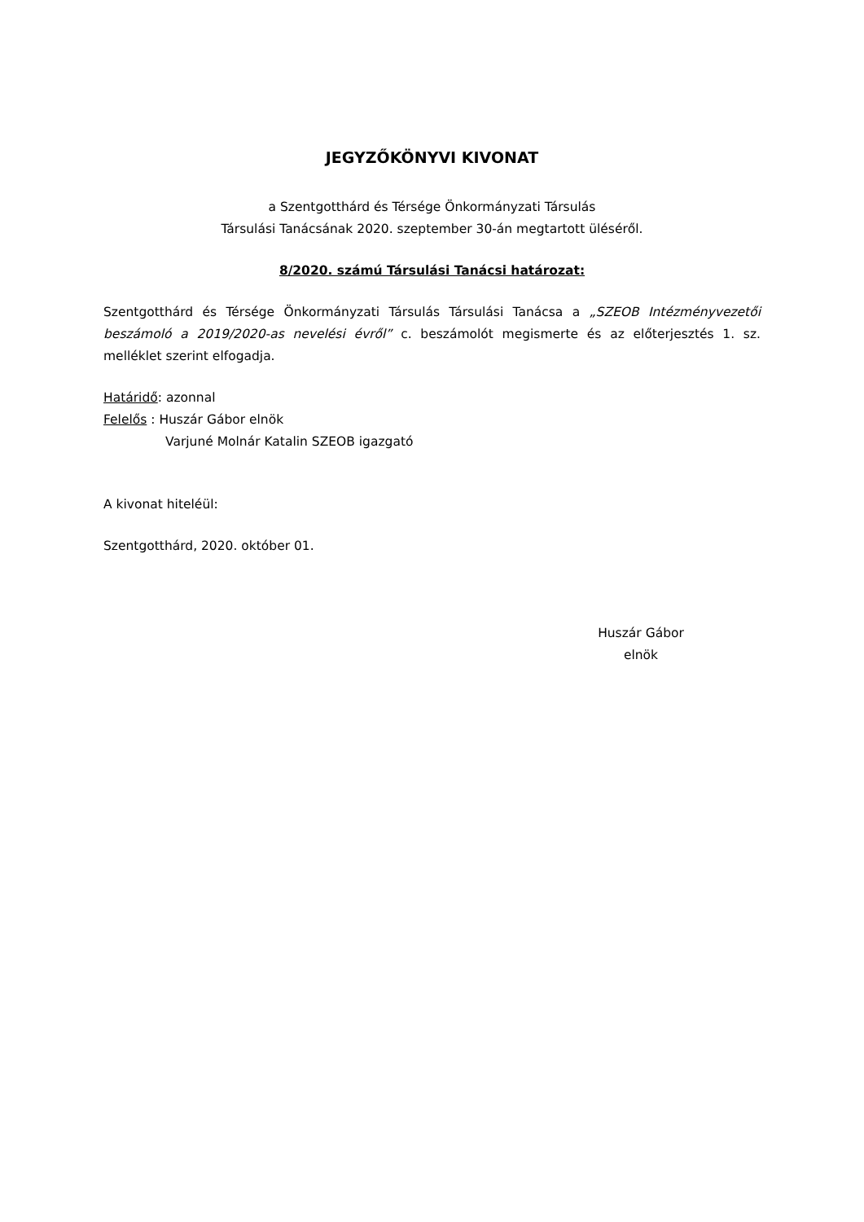JEGYZŐKÖNYVI KIVONAT
a Szentgotthárd és Térsége Önkormányzati Társulás
Társulási Tanácsának 2020. szeptember 30-án megtartott üléséről.
8/2020. számú Társulási Tanácsi határozat:
Szentgotthárd és Térsége Önkormányzati Társulás Társulási Tanácsa a „SZEOB Intézményvezetői beszámoló a 2019/2020-as nevelési évről” c. beszámolót megismerte és az előterjesztés 1. sz. melléklet szerint elfogadja.
Határidő: azonnal
Felelős : Huszár Gábor elnök
Varjuné Molnár Katalin SZEOB igazgató
A kivonat hiteléül:
Szentgotthárd, 2020. október 01.
Huszár Gábor
elnök